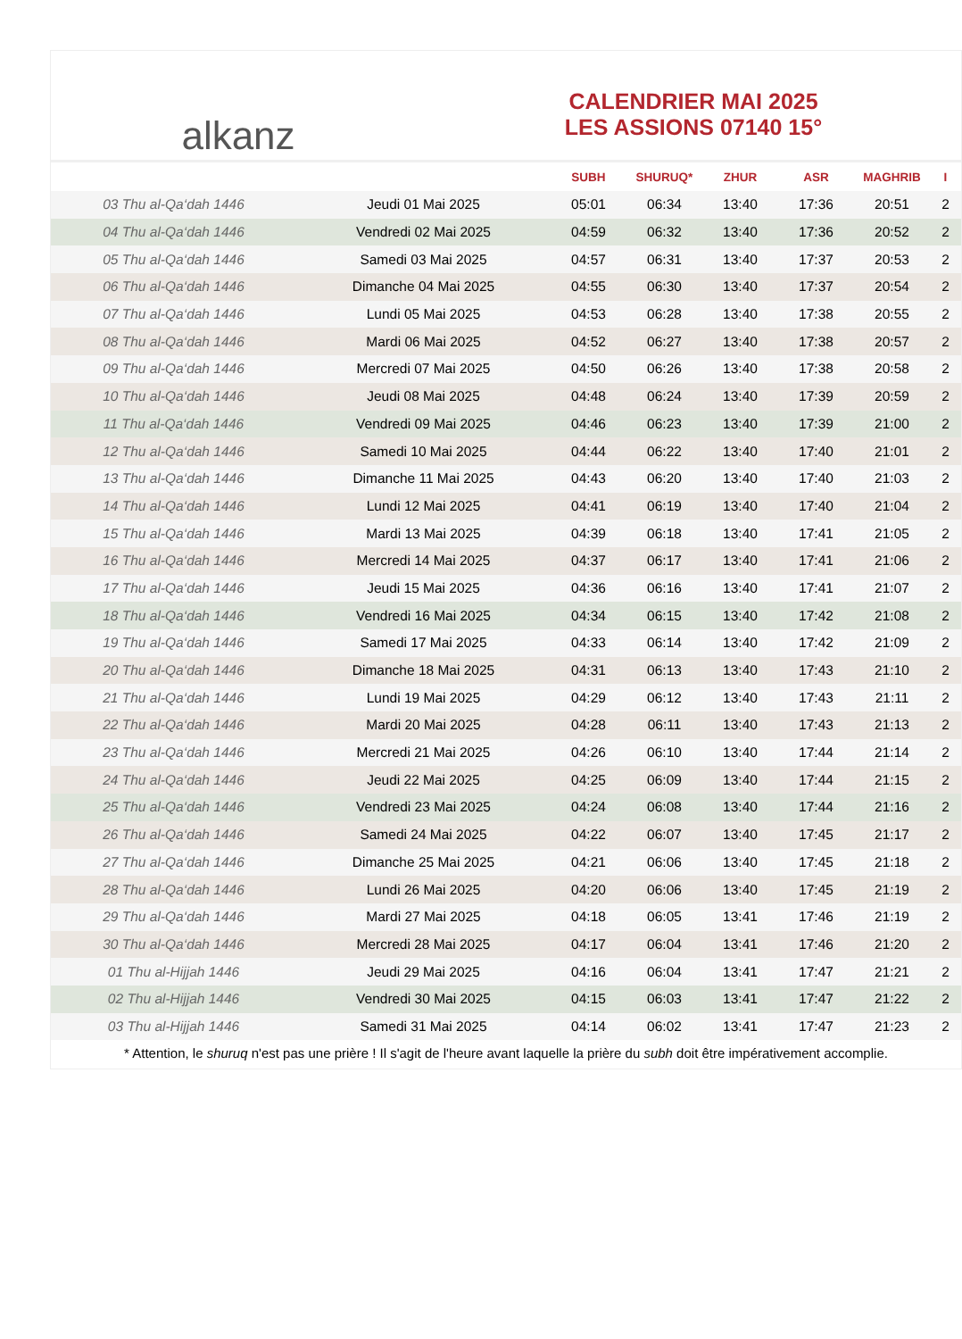alkanz
CALENDRIER MAI 2025
LES ASSIONS 07140 15°
| | | SUBH | SHURUQ* | ZHUR | ASR | MAGHRIB | I |
| --- | --- | --- | --- | --- | --- | --- | --- |
| 03 Thu al-Qa‘dah 1446 | Jeudi 01 Mai 2025 | 05:01 | 06:34 | 13:40 | 17:36 | 20:51 | 2 |
| 04 Thu al-Qa‘dah 1446 | Vendredi 02 Mai 2025 | 04:59 | 06:32 | 13:40 | 17:36 | 20:52 | 2 |
| 05 Thu al-Qa‘dah 1446 | Samedi 03 Mai 2025 | 04:57 | 06:31 | 13:40 | 17:37 | 20:53 | 2 |
| 06 Thu al-Qa‘dah 1446 | Dimanche 04 Mai 2025 | 04:55 | 06:30 | 13:40 | 17:37 | 20:54 | 2 |
| 07 Thu al-Qa‘dah 1446 | Lundi 05 Mai 2025 | 04:53 | 06:28 | 13:40 | 17:38 | 20:55 | 2 |
| 08 Thu al-Qa‘dah 1446 | Mardi 06 Mai 2025 | 04:52 | 06:27 | 13:40 | 17:38 | 20:57 | 2 |
| 09 Thu al-Qa‘dah 1446 | Mercredi 07 Mai 2025 | 04:50 | 06:26 | 13:40 | 17:38 | 20:58 | 2 |
| 10 Thu al-Qa‘dah 1446 | Jeudi 08 Mai 2025 | 04:48 | 06:24 | 13:40 | 17:39 | 20:59 | 2 |
| 11 Thu al-Qa‘dah 1446 | Vendredi 09 Mai 2025 | 04:46 | 06:23 | 13:40 | 17:39 | 21:00 | 2 |
| 12 Thu al-Qa‘dah 1446 | Samedi 10 Mai 2025 | 04:44 | 06:22 | 13:40 | 17:40 | 21:01 | 2 |
| 13 Thu al-Qa‘dah 1446 | Dimanche 11 Mai 2025 | 04:43 | 06:20 | 13:40 | 17:40 | 21:03 | 2 |
| 14 Thu al-Qa‘dah 1446 | Lundi 12 Mai 2025 | 04:41 | 06:19 | 13:40 | 17:40 | 21:04 | 2 |
| 15 Thu al-Qa‘dah 1446 | Mardi 13 Mai 2025 | 04:39 | 06:18 | 13:40 | 17:41 | 21:05 | 2 |
| 16 Thu al-Qa‘dah 1446 | Mercredi 14 Mai 2025 | 04:37 | 06:17 | 13:40 | 17:41 | 21:06 | 2 |
| 17 Thu al-Qa‘dah 1446 | Jeudi 15 Mai 2025 | 04:36 | 06:16 | 13:40 | 17:41 | 21:07 | 2 |
| 18 Thu al-Qa‘dah 1446 | Vendredi 16 Mai 2025 | 04:34 | 06:15 | 13:40 | 17:42 | 21:08 | 2 |
| 19 Thu al-Qa‘dah 1446 | Samedi 17 Mai 2025 | 04:33 | 06:14 | 13:40 | 17:42 | 21:09 | 2 |
| 20 Thu al-Qa‘dah 1446 | Dimanche 18 Mai 2025 | 04:31 | 06:13 | 13:40 | 17:43 | 21:10 | 2 |
| 21 Thu al-Qa‘dah 1446 | Lundi 19 Mai 2025 | 04:29 | 06:12 | 13:40 | 17:43 | 21:11 | 2 |
| 22 Thu al-Qa‘dah 1446 | Mardi 20 Mai 2025 | 04:28 | 06:11 | 13:40 | 17:43 | 21:13 | 2 |
| 23 Thu al-Qa‘dah 1446 | Mercredi 21 Mai 2025 | 04:26 | 06:10 | 13:40 | 17:44 | 21:14 | 2 |
| 24 Thu al-Qa‘dah 1446 | Jeudi 22 Mai 2025 | 04:25 | 06:09 | 13:40 | 17:44 | 21:15 | 2 |
| 25 Thu al-Qa‘dah 1446 | Vendredi 23 Mai 2025 | 04:24 | 06:08 | 13:40 | 17:44 | 21:16 | 2 |
| 26 Thu al-Qa‘dah 1446 | Samedi 24 Mai 2025 | 04:22 | 06:07 | 13:40 | 17:45 | 21:17 | 2 |
| 27 Thu al-Qa‘dah 1446 | Dimanche 25 Mai 2025 | 04:21 | 06:06 | 13:40 | 17:45 | 21:18 | 2 |
| 28 Thu al-Qa‘dah 1446 | Lundi 26 Mai 2025 | 04:20 | 06:06 | 13:40 | 17:45 | 21:19 | 2 |
| 29 Thu al-Qa‘dah 1446 | Mardi 27 Mai 2025 | 04:18 | 06:05 | 13:41 | 17:46 | 21:19 | 2 |
| 30 Thu al-Qa‘dah 1446 | Mercredi 28 Mai 2025 | 04:17 | 06:04 | 13:41 | 17:46 | 21:20 | 2 |
| 01 Thu al-Hijjah 1446 | Jeudi 29 Mai 2025 | 04:16 | 06:04 | 13:41 | 17:47 | 21:21 | 2 |
| 02 Thu al-Hijjah 1446 | Vendredi 30 Mai 2025 | 04:15 | 06:03 | 13:41 | 17:47 | 21:22 | 2 |
| 03 Thu al-Hijjah 1446 | Samedi 31 Mai 2025 | 04:14 | 06:02 | 13:41 | 17:47 | 21:23 | 2 |
* Attention, le shuruq n'est pas une prière ! Il s'agit de l'heure avant laquelle la prière du subh doit être impérativement accomplie.